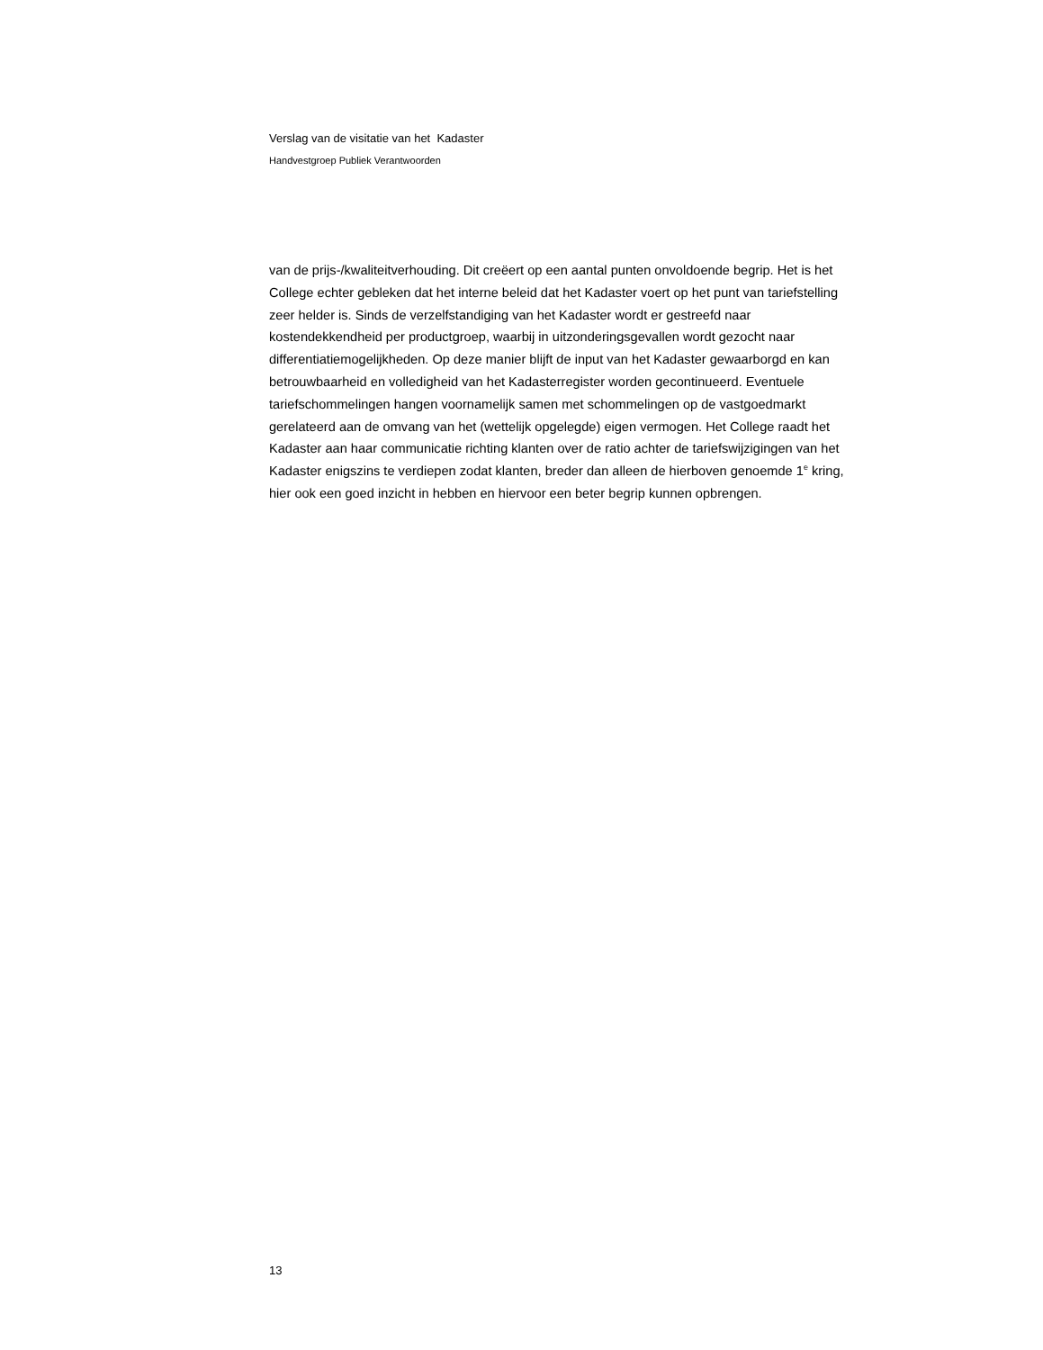Verslag van de visitatie van het Kadaster
Handvestgroep Publiek Verantwoorden
van de prijs-/kwaliteitverhouding. Dit creëert op een aantal punten onvoldoende begrip. Het is het College echter gebleken dat het interne beleid dat het Kadaster voert op het punt van tariefstelling zeer helder is. Sinds de verzelfstandiging van het Kadaster wordt er gestreefd naar kostendekkendheid per productgroep, waarbij in uitzonderingsgevallen wordt gezocht naar differentiatiemogelijkheden. Op deze manier blijft de input van het Kadaster gewaarborgd en kan betrouwbaarheid en volledigheid van het Kadasterregister worden gecontinueerd. Eventuele tariefschommelingen hangen voornamelijk samen met schommelingen op de vastgoedmarkt gerelateerd aan de omvang van het (wettelijk opgelegde) eigen vermogen. Het College raadt het Kadaster aan haar communicatie richting klanten over de ratio achter de tariefswijzigingen van het Kadaster enigszins te verdiepen zodat klanten, breder dan alleen de hierboven genoemde 1<sup>e</sup> kring, hier ook een goed inzicht in hebben en hiervoor een beter begrip kunnen opbrengen.
13